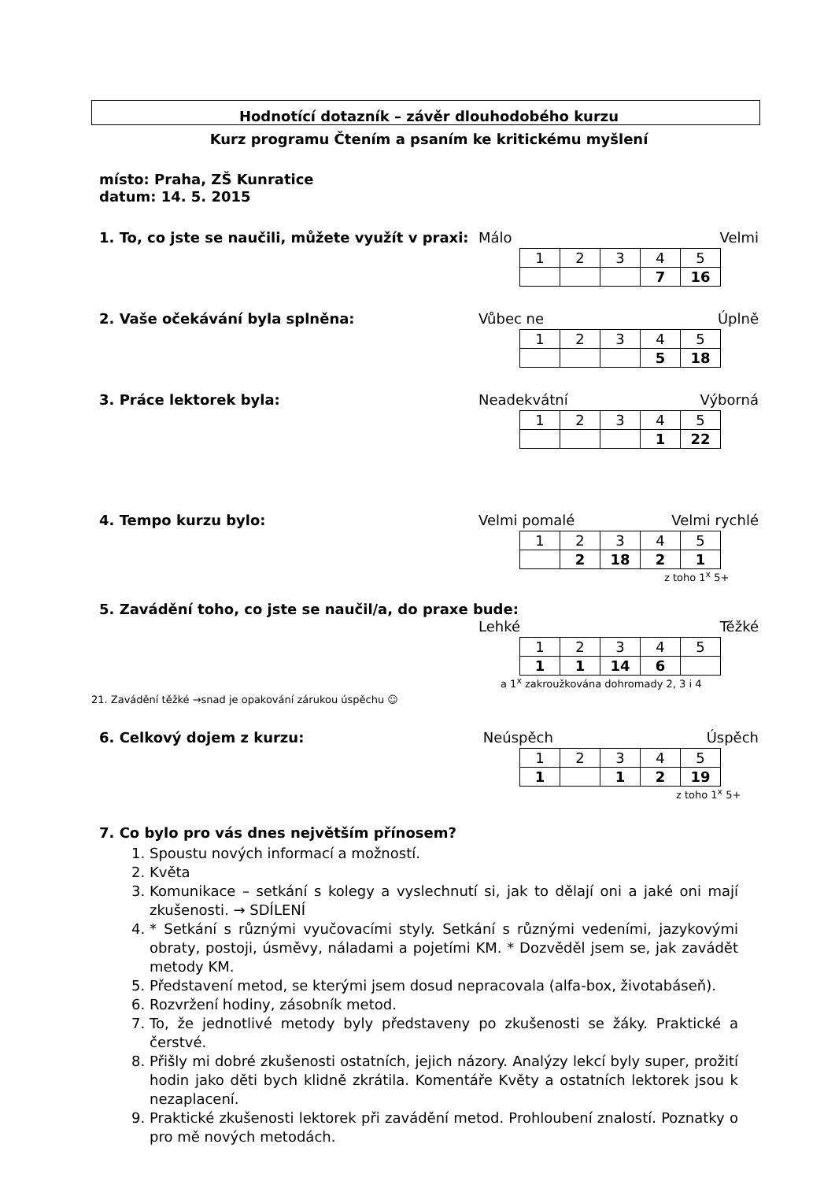Hodnotící dotazník – závěr dlouhodobého kurzu
Kurz programu Čtením a psaním ke kritickému myšlení
místo: Praha, ZŠ Kunratice
datum: 14. 5. 2015
1. To, co jste se naučili, můžete využít v praxi:
Málo Velmi
| 1 | 2 | 3 | 4 | 5 |
| | | | 7 | 16 |
2. Vaše očekávání byla splněna: Vůbec ne Úplně
| 1 | 2 | 3 | 4 | 5 |
| | | | 5 | 18 |
3. Práce lektorek byla: Neadekvátní Výborná
| 1 | 2 | 3 | 4 | 5 |
| | | | 1 | 22 |
4. Tempo kurzu bylo: Velmi pomalé Velmi rychlé
| 1 | 2 | 3 | 4 | 5 |
| | 2 | 18 | 2 | 1 |
z toho 1<sup>x</sup> 5+
5. Zavádění toho, co jste se naučil/a, do praxe bude:
Lehké Těžké
| 1 | 2 | 3 | 4 | 5 |
| 1 | 1 | 14 | 6 | |
a 1<sup>x</sup> zakroužkována dohromady 2, 3 i 4
21. Zavádění těžké →snad je opakování zárukou úspěchu ☺
6. Celkový dojem z kurzu: Neúspěch Úspěch
| 1 | 2 | 3 | 4 | 5 |
| 1 | | 1 | 2 | 19 |
z toho 1<sup>x</sup> 5+
7. Co bylo pro vás dnes největším přínosem?
1. Spoustu nových informací a možností.
2. Květa
3. Komunikace – setkání s kolegy a vyslechnutí si, jak to dělají oni a jaké oni mají zkušenosti. → SDÍLENÍ
4. * Setkání s různými vyučovacími styly. Setkání s různými vedeními, jazykovými obraty, postoji, úsměvy, náladami a pojetími KM. * Dozvěděl jsem se, jak zavádět metody KM.
5. Představení metod, se kterými jsem dosud nepracovala (alfa-box, životabáseň).
6. Rozvržení hodiny, zásobník metod.
7. To, že jednotlivé metody byly představeny po zkušenosti se žáky. Praktické a čerstvé.
8. Přišly mi dobré zkušenosti ostatních, jejich názory. Analýzy lekcí byly super, prožití hodin jako děti bych klidně zkrátila. Komentáře Květy a ostatních lektorek jsou k nezaplacení.
9. Praktické zkušenosti lektorek při zavádění metod. Prohloubení znalostí. Poznatky o pro mě nových metodách.